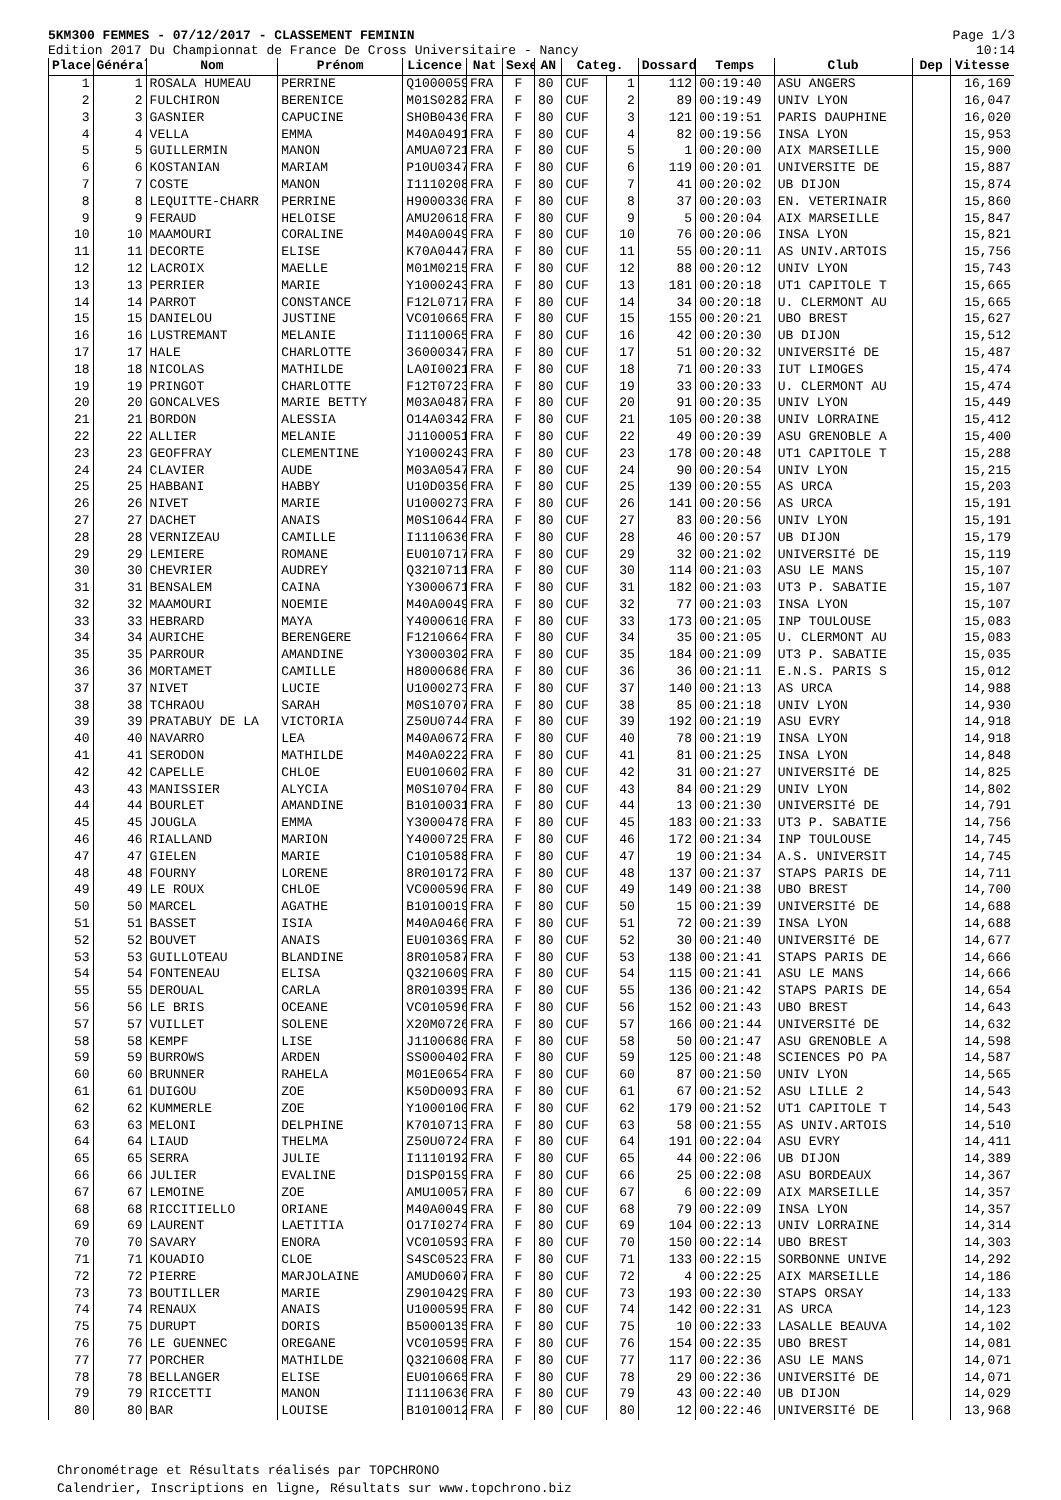5KM300 FEMMES - 07/12/2017 - CLASSEMENT FEMININ
Edition 2017 Du Championnat de France De Cross Universitaire - Nancy
Page 1/3
10:14
| Place | Général | Nom | Prénom | Licence | Nat | Sexe | AN | Categ. | | Dossard | Temps | Club | Dep | Vitesse |
| --- | --- | --- | --- | --- | --- | --- | --- | --- | --- | --- | --- | --- | --- | --- |
| 1 | 1 | ROSALA HUMEAU | PERRINE | Q1000059 | FRA | F | 80 | CUF | 1 | 112 | 00:19:40 | ASU ANGERS | | 16,169 |
| 2 | 2 | FULCHIRON | BERENICE | M01S0282 | FRA | F | 80 | CUF | 2 | 89 | 00:19:49 | UNIV LYON | | 16,047 |
| 3 | 3 | GASNIER | CAPUCINE | SH0B0436 | FRA | F | 80 | CUF | 3 | 121 | 00:19:51 | PARIS DAUPHINE | | 16,020 |
| 4 | 4 | VELLA | EMMA | M40A0491 | FRA | F | 80 | CUF | 4 | 82 | 00:19:56 | INSA LYON | | 15,953 |
| 5 | 5 | GUILLERMIN | MANON | AMUA0721 | FRA | F | 80 | CUF | 5 | 1 | 00:20:00 | AIX MARSEILLE | | 15,900 |
| 6 | 6 | KOSTANIAN | MARIAM | P10U0347 | FRA | F | 80 | CUF | 6 | 119 | 00:20:01 | UNIVERSITE DE | | 15,887 |
| 7 | 7 | COSTE | MANON | I1110208 | FRA | F | 80 | CUF | 7 | 41 | 00:20:02 | UB DIJON | | 15,874 |
| 8 | 8 | LEQUITTE-CHARR | PERRINE | H9000330 | FRA | F | 80 | CUF | 8 | 37 | 00:20:03 | EN. VETERINAIR | | 15,860 |
| 9 | 9 | FERAUD | HELOISE | AMU20618 | FRA | F | 80 | CUF | 9 | 5 | 00:20:04 | AIX MARSEILLE | | 15,847 |
| 10 | 10 | MAAMOURI | CORALINE | M40A0049 | FRA | F | 80 | CUF | 10 | 76 | 00:20:06 | INSA LYON | | 15,821 |
| 11 | 11 | DECORTE | ELISE | K70A0447 | FRA | F | 80 | CUF | 11 | 55 | 00:20:11 | AS UNIV.ARTOIS | | 15,756 |
| 12 | 12 | LACROIX | MAELLE | M01M0215 | FRA | F | 80 | CUF | 12 | 88 | 00:20:12 | UNIV LYON | | 15,743 |
| 13 | 13 | PERRIER | MARIE | Y1000243 | FRA | F | 80 | CUF | 13 | 181 | 00:20:18 | UT1 CAPITOLE T | | 15,665 |
| 14 | 14 | PARROT | CONSTANCE | F12L0717 | FRA | F | 80 | CUF | 14 | 34 | 00:20:18 | U. CLERMONT AU | | 15,665 |
| 15 | 15 | DANIELOU | JUSTINE | VC010665 | FRA | F | 80 | CUF | 15 | 155 | 00:20:21 | UBO BREST | | 15,627 |
| 16 | 16 | LUSTREMANT | MELANIE | I1110065 | FRA | F | 80 | CUF | 16 | 42 | 00:20:30 | UB DIJON | | 15,512 |
| 17 | 17 | HALE | CHARLOTTE | 36000347 | FRA | F | 80 | CUF | 17 | 51 | 00:20:32 | UNIVERSITé DE | | 15,487 |
| 18 | 18 | NICOLAS | MATHILDE | LA0I0021 | FRA | F | 80 | CUF | 18 | 71 | 00:20:33 | IUT LIMOGES | | 15,474 |
| 19 | 19 | PRINGOT | CHARLOTTE | F12T0723 | FRA | F | 80 | CUF | 19 | 33 | 00:20:33 | U. CLERMONT AU | | 15,474 |
| 20 | 20 | GONCALVES | MARIE BETTY | M03A0487 | FRA | F | 80 | CUF | 20 | 91 | 00:20:35 | UNIV LYON | | 15,449 |
| 21 | 21 | BORDON | ALESSIA | O14A0342 | FRA | F | 80 | CUF | 21 | 105 | 00:20:38 | UNIV LORRAINE | | 15,412 |
| 22 | 22 | ALLIER | MELANIE | J1100051 | FRA | F | 80 | CUF | 22 | 49 | 00:20:39 | ASU GRENOBLE A | | 15,400 |
| 23 | 23 | GEOFFRAY | CLEMENTINE | Y1000243 | FRA | F | 80 | CUF | 23 | 178 | 00:20:48 | UT1 CAPITOLE T | | 15,288 |
| 24 | 24 | CLAVIER | AUDE | M03A0547 | FRA | F | 80 | CUF | 24 | 90 | 00:20:54 | UNIV LYON | | 15,215 |
| 25 | 25 | HABBANI | HABBY | U10D0356 | FRA | F | 80 | CUF | 25 | 139 | 00:20:55 | AS URCA | | 15,203 |
| 26 | 26 | NIVET | MARIE | U1000273 | FRA | F | 80 | CUF | 26 | 141 | 00:20:56 | AS URCA | | 15,191 |
| 27 | 27 | DACHET | ANAIS | M0S10644 | FRA | F | 80 | CUF | 27 | 83 | 00:20:56 | UNIV LYON | | 15,191 |
| 28 | 28 | VERNIZEAU | CAMILLE | I1110636 | FRA | F | 80 | CUF | 28 | 46 | 00:20:57 | UB DIJON | | 15,179 |
| 29 | 29 | LEMIERE | ROMANE | EU010717 | FRA | F | 80 | CUF | 29 | 32 | 00:21:02 | UNIVERSITé DE | | 15,119 |
| 30 | 30 | CHEVRIER | AUDREY | Q3210711 | FRA | F | 80 | CUF | 30 | 114 | 00:21:03 | ASU LE MANS | | 15,107 |
| 31 | 31 | BENSALEM | CAINA | Y3000671 | FRA | F | 80 | CUF | 31 | 182 | 00:21:03 | UT3 P. SABATIE | | 15,107 |
| 32 | 32 | MAAMOURI | NOEMIE | M40A0049 | FRA | F | 80 | CUF | 32 | 77 | 00:21:03 | INSA LYON | | 15,107 |
| 33 | 33 | HEBRARD | MAYA | Y4000610 | FRA | F | 80 | CUF | 33 | 173 | 00:21:05 | INP TOULOUSE | | 15,083 |
| 34 | 34 | AURICHE | BERENGERE | F1210664 | FRA | F | 80 | CUF | 34 | 35 | 00:21:05 | U. CLERMONT AU | | 15,083 |
| 35 | 35 | PARROUR | AMANDINE | Y3000302 | FRA | F | 80 | CUF | 35 | 184 | 00:21:09 | UT3 P. SABATIE | | 15,035 |
| 36 | 36 | MORTAMET | CAMILLE | H8000686 | FRA | F | 80 | CUF | 36 | 36 | 00:21:11 | E.N.S. PARIS S | | 15,012 |
| 37 | 37 | NIVET | LUCIE | U1000273 | FRA | F | 80 | CUF | 37 | 140 | 00:21:13 | AS URCA | | 14,988 |
| 38 | 38 | TCHRAOU | SARAH | M0S10707 | FRA | F | 80 | CUF | 38 | 85 | 00:21:18 | UNIV LYON | | 14,930 |
| 39 | 39 | PRATABUY DE LA | VICTORIA | Z50U0744 | FRA | F | 80 | CUF | 39 | 192 | 00:21:19 | ASU EVRY | | 14,918 |
| 40 | 40 | NAVARRO | LEA | M40A0672 | FRA | F | 80 | CUF | 40 | 78 | 00:21:19 | INSA LYON | | 14,918 |
| 41 | 41 | SERODON | MATHILDE | M40A0222 | FRA | F | 80 | CUF | 41 | 81 | 00:21:25 | INSA LYON | | 14,848 |
| 42 | 42 | CAPELLE | CHLOE | EU010602 | FRA | F | 80 | CUF | 42 | 31 | 00:21:27 | UNIVERSITé DE | | 14,825 |
| 43 | 43 | MANISSIER | ALYCIA | M0S10704 | FRA | F | 80 | CUF | 43 | 84 | 00:21:29 | UNIV LYON | | 14,802 |
| 44 | 44 | BOURLET | AMANDINE | B1010031 | FRA | F | 80 | CUF | 44 | 13 | 00:21:30 | UNIVERSITé DE | | 14,791 |
| 45 | 45 | JOUGLA | EMMA | Y3000478 | FRA | F | 80 | CUF | 45 | 183 | 00:21:33 | UT3 P. SABATIE | | 14,756 |
| 46 | 46 | RIALLAND | MARION | Y4000725 | FRA | F | 80 | CUF | 46 | 172 | 00:21:34 | INP TOULOUSE | | 14,745 |
| 47 | 47 | GIELEN | MARIE | C1010588 | FRA | F | 80 | CUF | 47 | 19 | 00:21:34 | A.S. UNIVERSIT | | 14,745 |
| 48 | 48 | FOURNY | LORENE | 8R010172 | FRA | F | 80 | CUF | 48 | 137 | 00:21:37 | STAPS PARIS DE | | 14,711 |
| 49 | 49 | LE ROUX | CHLOE | VC000590 | FRA | F | 80 | CUF | 49 | 149 | 00:21:38 | UBO BREST | | 14,700 |
| 50 | 50 | MARCEL | AGATHE | B1010019 | FRA | F | 80 | CUF | 50 | 15 | 00:21:39 | UNIVERSITé DE | | 14,688 |
| 51 | 51 | BASSET | ISIA | M40A0466 | FRA | F | 80 | CUF | 51 | 72 | 00:21:39 | INSA LYON | | 14,688 |
| 52 | 52 | BOUVET | ANAIS | EU010369 | FRA | F | 80 | CUF | 52 | 30 | 00:21:40 | UNIVERSITé DE | | 14,677 |
| 53 | 53 | GUILLOTEAU | BLANDINE | 8R010587 | FRA | F | 80 | CUF | 53 | 138 | 00:21:41 | STAPS PARIS DE | | 14,666 |
| 54 | 54 | FONTENEAU | ELISA | Q3210609 | FRA | F | 80 | CUF | 54 | 115 | 00:21:41 | ASU LE MANS | | 14,666 |
| 55 | 55 | DEROUAL | CARLA | 8R010395 | FRA | F | 80 | CUF | 55 | 136 | 00:21:42 | STAPS PARIS DE | | 14,654 |
| 56 | 56 | LE BRIS | OCEANE | VC010596 | FRA | F | 80 | CUF | 56 | 152 | 00:21:43 | UBO BREST | | 14,643 |
| 57 | 57 | VUILLET | SOLENE | X20M0726 | FRA | F | 80 | CUF | 57 | 166 | 00:21:44 | UNIVERSITé DE | | 14,632 |
| 58 | 58 | KEMPF | LISE | J1100680 | FRA | F | 80 | CUF | 58 | 50 | 00:21:47 | ASU GRENOBLE A | | 14,598 |
| 59 | 59 | BURROWS | ARDEN | SS000402 | FRA | F | 80 | CUF | 59 | 125 | 00:21:48 | SCIENCES PO PA | | 14,587 |
| 60 | 60 | BRUNNER | RAHELA | M01E0654 | FRA | F | 80 | CUF | 60 | 87 | 00:21:50 | UNIV LYON | | 14,565 |
| 61 | 61 | DUIGOU | ZOE | K50D0093 | FRA | F | 80 | CUF | 61 | 67 | 00:21:52 | ASU LILLE 2 | | 14,543 |
| 62 | 62 | KUMMERLE | ZOE | Y1000100 | FRA | F | 80 | CUF | 62 | 179 | 00:21:52 | UT1 CAPITOLE T | | 14,543 |
| 63 | 63 | MELONI | DELPHINE | K7010713 | FRA | F | 80 | CUF | 63 | 58 | 00:21:55 | AS UNIV.ARTOIS | | 14,510 |
| 64 | 64 | LIAUD | THELMA | Z50U0724 | FRA | F | 80 | CUF | 64 | 191 | 00:22:04 | ASU EVRY | | 14,411 |
| 65 | 65 | SERRA | JULIE | I1110192 | FRA | F | 80 | CUF | 65 | 44 | 00:22:06 | UB DIJON | | 14,389 |
| 66 | 66 | JULIER | EVALINE | D1SP0159 | FRA | F | 80 | CUF | 66 | 25 | 00:22:08 | ASU BORDEAUX | | 14,367 |
| 67 | 67 | LEMOINE | ZOE | AMU10057 | FRA | F | 80 | CUF | 67 | 6 | 00:22:09 | AIX MARSEILLE | | 14,357 |
| 68 | 68 | RICCITIELLO | ORIANE | M40A0049 | FRA | F | 80 | CUF | 68 | 79 | 00:22:09 | INSA LYON | | 14,357 |
| 69 | 69 | LAURENT | LAETITIA | O17I0274 | FRA | F | 80 | CUF | 69 | 104 | 00:22:13 | UNIV LORRAINE | | 14,314 |
| 70 | 70 | SAVARY | ENORA | VC010593 | FRA | F | 80 | CUF | 70 | 150 | 00:22:14 | UBO BREST | | 14,303 |
| 71 | 71 | KOUADIO | CLOE | S4SC0523 | FRA | F | 80 | CUF | 71 | 133 | 00:22:15 | SORBONNE UNIVE | | 14,292 |
| 72 | 72 | PIERRE | MARJOLAINE | AMUD0607 | FRA | F | 80 | CUF | 72 | 4 | 00:22:25 | AIX MARSEILLE | | 14,186 |
| 73 | 73 | BOUTILLER | MARIE | Z9010429 | FRA | F | 80 | CUF | 73 | 193 | 00:22:30 | STAPS ORSAY | | 14,133 |
| 74 | 74 | RENAUX | ANAIS | U1000595 | FRA | F | 80 | CUF | 74 | 142 | 00:22:31 | AS URCA | | 14,123 |
| 75 | 75 | DURUPT | DORIS | B5000135 | FRA | F | 80 | CUF | 75 | 10 | 00:22:33 | LASALLE BEAUVA | | 14,102 |
| 76 | 76 | LE GUENNEC | OREGANE | VC010595 | FRA | F | 80 | CUF | 76 | 154 | 00:22:35 | UBO BREST | | 14,081 |
| 77 | 77 | PORCHER | MATHILDE | Q3210608 | FRA | F | 80 | CUF | 77 | 117 | 00:22:36 | ASU LE MANS | | 14,071 |
| 78 | 78 | BELLANGER | ELISE | EU010665 | FRA | F | 80 | CUF | 78 | 29 | 00:22:36 | UNIVERSITé DE | | 14,071 |
| 79 | 79 | RICCETTI | MANON | I1110636 | FRA | F | 80 | CUF | 79 | 43 | 00:22:40 | UB DIJON | | 14,029 |
| 80 | 80 | BAR | LOUISE | B1010012 | FRA | F | 80 | CUF | 80 | 12 | 00:22:46 | UNIVERSITé DE | | 13,968 |
Chronométrage et Résultats réalisés par TOPCHRONO
Calendrier, Inscriptions en ligne, Résultats sur www.topchrono.biz